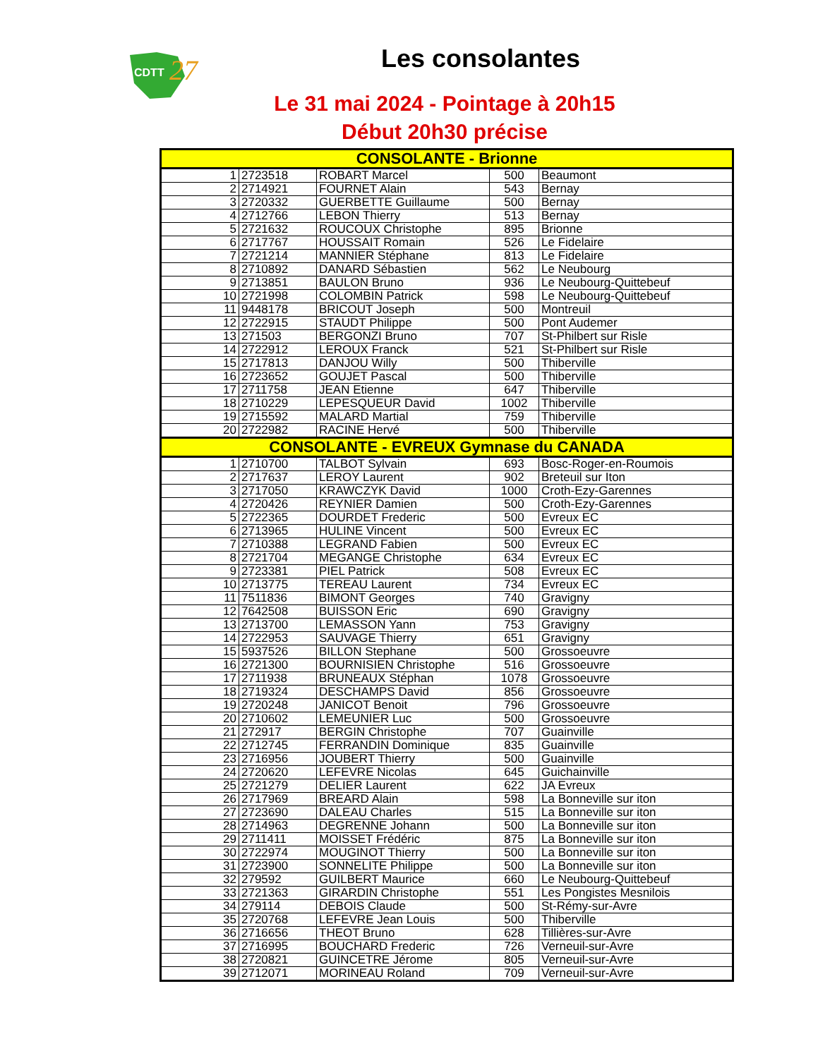CDTT
27
Les consolantes
Le 31 mai 2024 - Pointage à 20h15
Début 20h30 précise
| CONSOLANTE - Brionne | | | | |
| --- | --- | --- | --- | --- |
| 1 | 2723518 | ROBART Marcel | 500 | Beaumont |
| 2 | 2714921 | FOURNET Alain | 543 | Bernay |
| 3 | 2720332 | GUERBETTE Guillaume | 500 | Bernay |
| 4 | 2712766 | LEBON Thierry | 513 | Bernay |
| 5 | 2721632 | ROUCOUX Christophe | 895 | Brionne |
| 6 | 2717767 | HOUSSAIT Romain | 526 | Le Fidelaire |
| 7 | 2721214 | MANNIER Stéphane | 813 | Le Fidelaire |
| 8 | 2710892 | DANARD Sébastien | 562 | Le Neubourg |
| 9 | 2713851 | BAULON Bruno | 936 | Le Neubourg-Quittebeuf |
| 10 | 2721998 | COLOMBIN Patrick | 598 | Le Neubourg-Quittebeuf |
| 11 | 9448178 | BRICOUT Joseph | 500 | Montreuil |
| 12 | 2722915 | STAUDT Philippe | 500 | Pont Audemer |
| 13 | 271503 | BERGONZI Bruno | 707 | St-Philbert sur Risle |
| 14 | 2722912 | LEROUX Franck | 521 | St-Philbert sur Risle |
| 15 | 2717813 | DANJOU Willy | 500 | Thiberville |
| 16 | 2723652 | GOUJET Pascal | 500 | Thiberville |
| 17 | 2711758 | JEAN Etienne | 647 | Thiberville |
| 18 | 2710229 | LEPESQUEUR David | 1002 | Thiberville |
| 19 | 2715592 | MALARD Martial | 759 | Thiberville |
| 20 | 2722982 | RACINE Hervé | 500 | Thiberville |
| CONSOLANTE - EVREUX Gymnase du CANADA | | | | |
| 1 | 2710700 | TALBOT Sylvain | 693 | Bosc-Roger-en-Roumois |
| 2 | 2717637 | LEROY Laurent | 902 | Breteuil sur Iton |
| 3 | 2717050 | KRAWCZYK David | 1000 | Croth-Ezy-Garennes |
| 4 | 2720426 | REYNIER Damien | 500 | Croth-Ezy-Garennes |
| 5 | 2722365 | DOURDET Frederic | 500 | Evreux EC |
| 6 | 2713965 | HULINE Vincent | 500 | Evreux EC |
| 7 | 2710388 | LEGRAND Fabien | 500 | Evreux EC |
| 8 | 2721704 | MEGANGE Christophe | 634 | Evreux EC |
| 9 | 2723381 | PIEL Patrick | 508 | Evreux EC |
| 10 | 2713775 | TEREAU Laurent | 734 | Evreux EC |
| 11 | 7511836 | BIMONT Georges | 740 | Gravigny |
| 12 | 7642508 | BUISSON Eric | 690 | Gravigny |
| 13 | 2713700 | LEMASSON Yann | 753 | Gravigny |
| 14 | 2722953 | SAUVAGE Thierry | 651 | Gravigny |
| 15 | 5937526 | BILLON Stephane | 500 | Grossoeuvre |
| 16 | 2721300 | BOURNISIEN Christophe | 516 | Grossoeuvre |
| 17 | 2711938 | BRUNEAUX Stéphan | 1078 | Grossoeuvre |
| 18 | 2719324 | DESCHAMPS David | 856 | Grossoeuvre |
| 19 | 2720248 | JANICOT Benoit | 796 | Grossoeuvre |
| 20 | 2710602 | LEMEUNIER Luc | 500 | Grossoeuvre |
| 21 | 272917 | BERGIN Christophe | 707 | Guainville |
| 22 | 2712745 | FERRANDIN Dominique | 835 | Guainville |
| 23 | 2716956 | JOUBERT Thierry | 500 | Guainville |
| 24 | 2720620 | LEFEVRE Nicolas | 645 | Guichainville |
| 25 | 2721279 | DELIER Laurent | 622 | JA Evreux |
| 26 | 2717969 | BREARD Alain | 598 | La Bonneville sur iton |
| 27 | 2723690 | DALEAU Charles | 515 | La Bonneville sur iton |
| 28 | 2714963 | DEGRENNE Johann | 500 | La Bonneville sur iton |
| 29 | 2711411 | MOISSET Frédéric | 875 | La Bonneville sur iton |
| 30 | 2722974 | MOUGINOT Thierry | 500 | La Bonneville sur iton |
| 31 | 2723900 | SONNELITE Philippe | 500 | La Bonneville sur iton |
| 32 | 279592 | GUILBERT Maurice | 660 | Le Neubourg-Quittebeuf |
| 33 | 2721363 | GIRARDIN Christophe | 551 | Les Pongistes Mesnilois |
| 34 | 279114 | DEBOIS Claude | 500 | St-Rémy-sur-Avre |
| 35 | 2720768 | LEFEVRE Jean Louis | 500 | Thiberville |
| 36 | 2716656 | THEOT Bruno | 628 | Tillières-sur-Avre |
| 37 | 2716995 | BOUCHARD Frederic | 726 | Verneuil-sur-Avre |
| 38 | 2720821 | GUINCETRE Jérome | 805 | Verneuil-sur-Avre |
| 39 | 2712071 | MORINEAU Roland | 709 | Verneuil-sur-Avre |